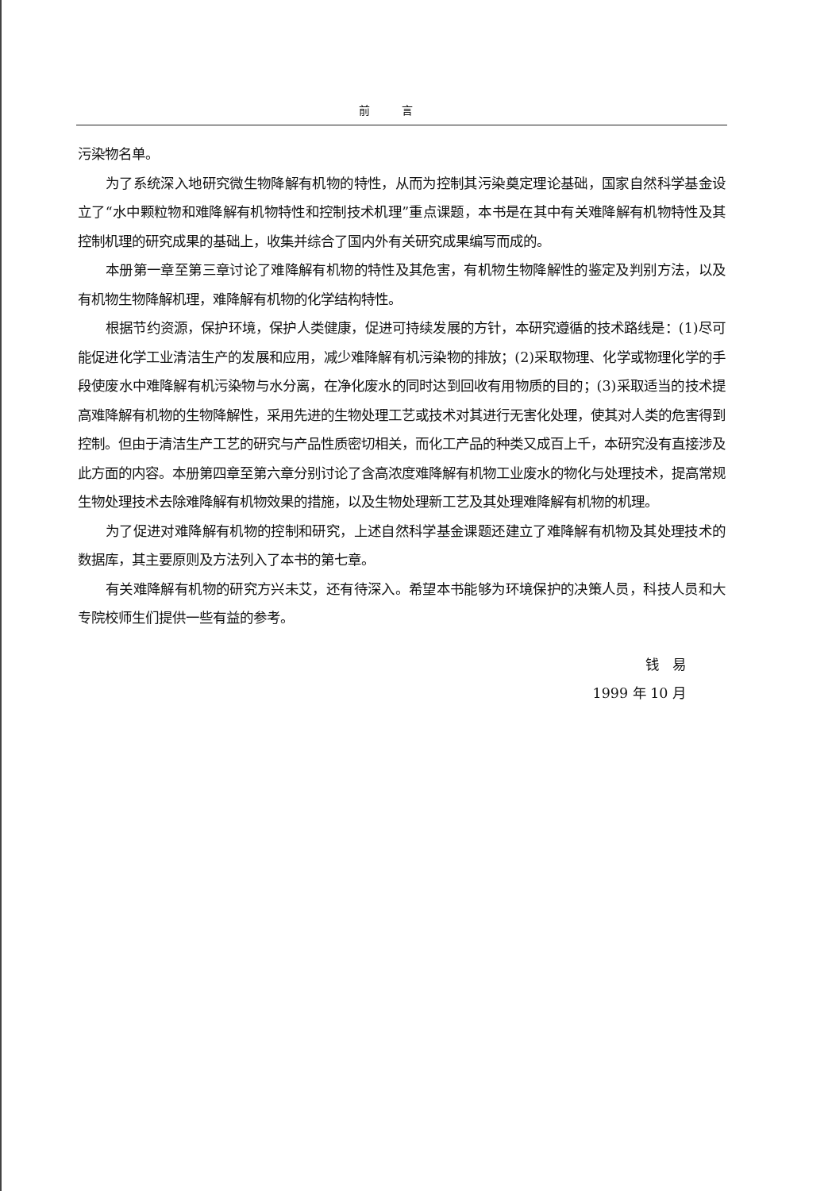前言
污染物名单。
为了系统深入地研究微生物降解有机物的特性，从而为控制其污染奠定理论基础，国家自然科学基金设立了“水中颗粒物和难降解有机物特性和控制技术机理”重点课题，本书是在其中有关难降解有机物特性及其控制机理的研究成果的基础上，收集并综合了国内外有关研究成果编写而成的。
本册第一章至第三章讨论了难降解有机物的特性及其危害，有机物生物降解性的鉴定及判别方法，以及有机物生物降解机理，难降解有机物的化学结构特性。
根据节约资源，保护环境，保护人类健康，促进可持续发展的方针，本研究遵循的技术路线是：(1)尽可能促进化学工业清洁生产的发展和应用，减少难降解有机污染物的排放；(2)采取物理、化学或物理化学的手段使废水中难降解有机污染物与水分离，在净化废水的同时达到回收有用物质的目的；(3)采取适当的技术提高难降解有机物的生物降解性，采用先进的生物处理工艺或技术对其进行无害化处理，使其对人类的危害得到控制。但由于清洁生产工艺的研究与产品性质密切相关，而化工产品的种类又成百上千，本研究没有直接涉及此方面的内容。本册第四章至第六章分别讨论了含高浓度难降解有机物工业废水的物化与处理技术，提高常规生物处理技术去除难降解有机物效果的措施，以及生物处理新工艺及其处理难降解有机物的机理。
为了促进对难降解有机物的控制和研究，上述自然科学基金课题还建立了难降解有机物及其处理技术的数据库，其主要原则及方法列入了本书的第七章。
有关难降解有机物的研究方兴未艾，还有待深入。希望本书能够为环境保护的决策人员，科技人员和大专院校师生们提供一些有益的参考。
钱　易
1999 年 10 月